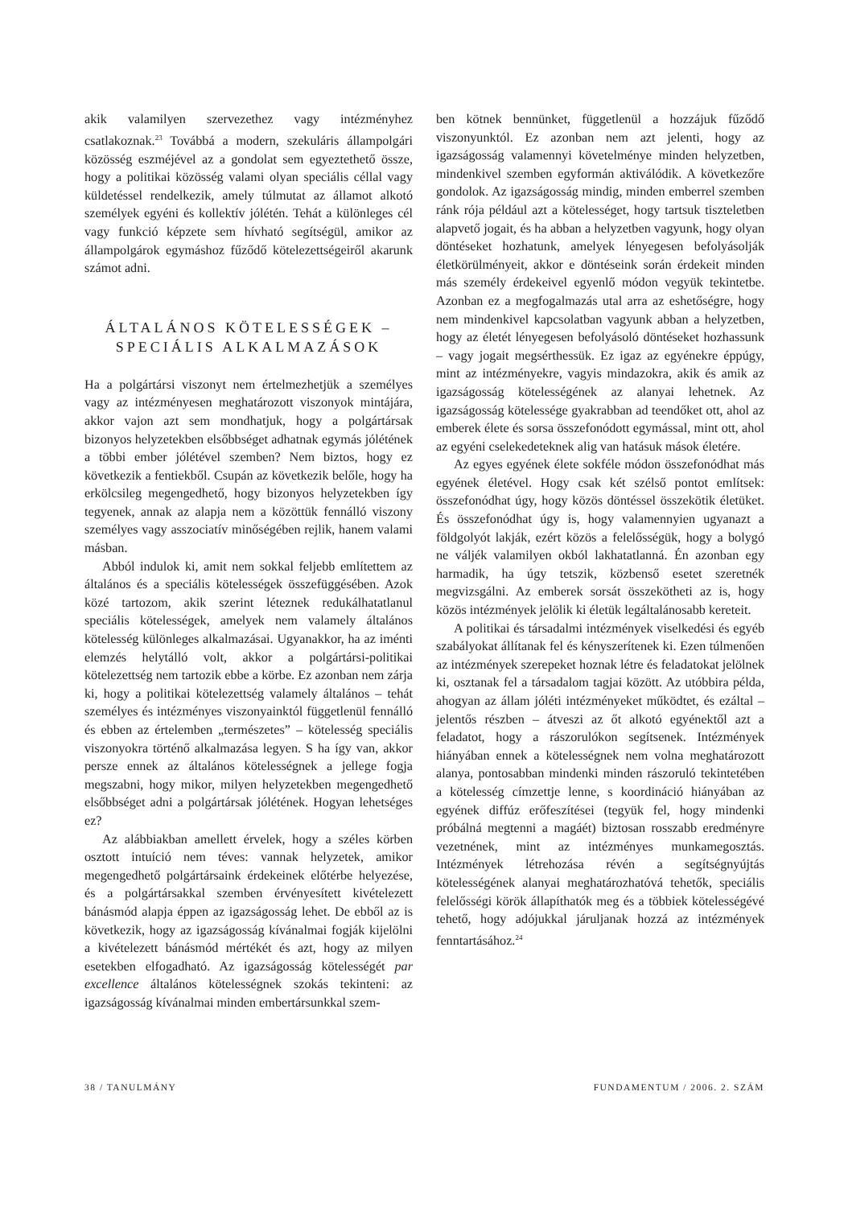akik valamilyen szervezethez vagy intézményhez csatlakoznak.<sup>23</sup> Továbbá a modern, szekuláris állampolgári közösség eszméjével az a gondolat sem egyeztethető össze, hogy a politikai közösség valami olyan speciális céllal vagy küldetéssel rendelkezik, amely túlmutat az államot alkotó személyek egyéni és kollektív jólétén. Tehát a különleges cél vagy funkció képzete sem hívható segítségül, amikor az állampolgárok egymáshoz fűződő kötelezettségeiről akarunk számot adni.
ÁLTALÁNOS KÖTELESSÉGEK –
SPECIÁLIS ALKALMAZÁSOK
Ha a polgártársi viszonyt nem értelmezhetjük a személyes vagy az intézményesen meghatározott viszonyok mintájára, akkor vajon azt sem mondhatjuk, hogy a polgártársak bizonyos helyzetekben elsőbbséget adhatnak egymás jólétének a többi ember jólétével szemben? Nem biztos, hogy ez következik a fentiekből. Csupán az következik belőle, hogy ha erkölcsileg megengedhető, hogy bizonyos helyzetekben így tegyenek, annak az alapja nem a közöttük fennálló viszony személyes vagy asszociatív minőségében rejlik, hanem valami másban.
Abból indulok ki, amit nem sokkal feljebb említettem az általános és a speciális kötelességek összefüggésében. Azok közé tartozom, akik szerint léteznek redukálhatatlanul speciális kötelességek, amelyek nem valamely általános kötelesség különleges alkalmazásai. Ugyanakkor, ha az iménti elemzés helytálló volt, akkor a polgártársi-politikai kötelezettség nem tartozik ebbe a körbe. Ez azonban nem zárja ki, hogy a politikai kötelezettség valamely általános – tehát személyes és intézményes viszonyainktól függetlenül fennálló és ebben az értelemben „természetes” – kötelesség speciális viszonyokra történő alkalmazása legyen. S ha így van, akkor persze ennek az általános kötelességnek a jellege fogja megszabni, hogy mikor, milyen helyzetekben megengedhető elsőbbséget adni a polgártársak jólétének. Hogyan lehetséges ez?
Az alábbiakban amellett érvelek, hogy a széles körben osztott intuíció nem téves: vannak helyzetek, amikor megengedhető polgártársaink érdekeinek előtérbe helyezése, és a polgártársakkal szemben érvényesített kivételezett bánásmód alapja éppen az igazságosság lehet. De ebből az is következik, hogy az igazságosság kívánalmai fogják kijelölni a kivételezett bánásmód mértékét és azt, hogy az milyen esetekben elfogadható. Az igazságosság kötelességét par excellence általános kötelességnek szokás tekinteni: az igazságosság kívánalmai minden embertársunkkal szem-
ben kötnek bennünket, függetlenül a hozzájuk fűződő viszonyunktól. Ez azonban nem azt jelenti, hogy az igazságosság valamennyi követelménye minden helyzetben, mindenkivel szemben egyformán aktiválódik. A következőre gondolok. Az igazságosság mindig, minden emberrel szemben ránk rója például azt a kötelességet, hogy tartsuk tiszteletben alapvető jogait, és ha abban a helyzetben vagyunk, hogy olyan döntéseket hozhatunk, amelyek lényegesen befolyásolják életkörülményeit, akkor e döntéseink során érdekeit minden más személy érdekeivel egyenlő módon vegyük tekintetbe. Azonban ez a megfogalmazás utal arra az eshetőségre, hogy nem mindenkivel kapcsolatban vagyunk abban a helyzetben, hogy az életét lényegesen befolyásoló döntéseket hozhassunk – vagy jogait megsérthessük. Ez igaz az egyénekre éppúgy, mint az intézményekre, vagyis mindazokra, akik és amik az igazságosság kötelességének az alanyai lehetnek. Az igazságosság kötelessége gyakrabban ad teendőket ott, ahol az emberek élete és sorsa összefonódott egymással, mint ott, ahol az egyéni cselekedeteknek alig van hatásuk mások életére.
Az egyes egyének élete sokféle módon összefonódhat más egyének életével. Hogy csak két szélső pontot említsek: összefonódhat úgy, hogy közös döntéssel összekötik életüket. És összefonódhat úgy is, hogy valamennyien ugyanazt a földgolyót lakják, ezért közös a felelősségük, hogy a bolygó ne váljék valamilyen okból lakhatatlanná. Én azonban egy harmadik, ha úgy tetszik, közbenső esetet szeretnék megvizsgálni. Az emberek sorsát összekötheti az is, hogy közös intézmények jelölik ki életük legáltalánosabb kereteit.
A politikai és társadalmi intézmények viselkedési és egyéb szabályokat állítanak fel és kényszerítenek ki. Ezen túlmenően az intézmények szerepeket hoznak létre és feladatokat jelölnek ki, osztanak fel a társadalom tagjai között. Az utóbbira példa, ahogyan az állam jóléti intézményeket működtet, és ezáltal – jelentős részben – átveszi az őt alkotó egyénektől azt a feladatot, hogy a rászorulókon segítsenek. Intézmények hiányában ennek a kötelességnek nem volna meghatározott alanya, pontosabban mindenki minden rászoruló tekintetében a kötelesség címzettje lenne, s koordináció hiányában az egyének diffúz erőfeszítései (tegyük fel, hogy mindenki próbálná megtenni a magáét) biztosan rosszabb eredményre vezetnének, mint az intézményes munkamegosztás. Intézmények létrehozása révén a segítségnyújtás kötelességének alanyai meghatározhatóvá tehetők, speciális felelősségi körök állapíthatók meg és a többiek kötelességévé tehető, hogy adójukkal járuljanak hozzá az intézmények fenntartásához.<sup>24</sup>
38 / TANULMÁNY FUNDAMENTUM / 2006. 2. SZÁM